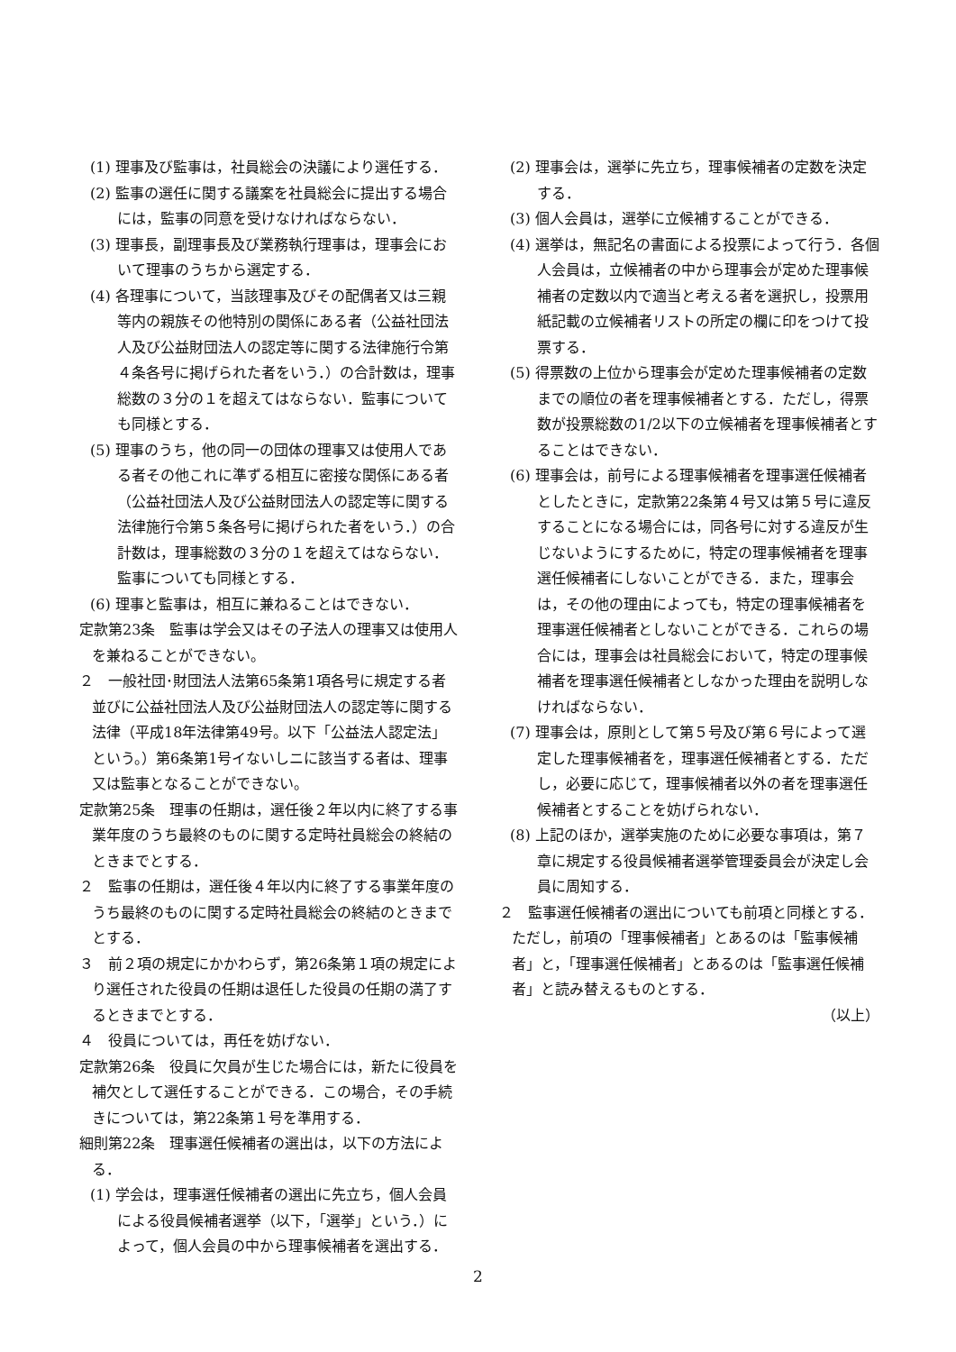(1) 理事及び監事は，社員総会の決議により選任する．
(2) 監事の選任に関する議案を社員総会に提出する場合には，監事の同意を受けなければならない．
(3) 理事長，副理事長及び業務執行理事は，理事会において理事のうちから選定する．
(4) 各理事について，当該理事及びその配偶者又は三親等内の親族その他特別の関係にある者（公益社団法人及び公益財団法人の認定等に関する法律施行令第４条各号に掲げられた者をいう．）の合計数は，理事総数の３分の１を超えてはならない．監事についても同様とする．
(5) 理事のうち，他の同一の団体の理事又は使用人である者その他これに準ずる相互に密接な関係にある者（公益社団法人及び公益財団法人の認定等に関する法律施行令第５条各号に掲げられた者をいう．）の合計数は，理事総数の３分の１を超えてはならない．監事についても同様とする．
(6) 理事と監事は，相互に兼ねることはできない．
定款第23条　監事は学会又はその子法人の理事又は使用人を兼ねることができない。
２　一般社団･財団法人法第65条第1項各号に規定する者並びに公益社団法人及び公益財団法人の認定等に関する法律（平成18年法律第49号。以下「公益法人認定法」という。）第6条第1号イないしニに該当する者は、理事又は監事となることができない。
定款第25条　理事の任期は，選任後２年以内に終了する事業年度のうち最終のものに関する定時社員総会の終結のときまでとする．
２　監事の任期は，選任後４年以内に終了する事業年度のうち最終のものに関する定時社員総会の終結のときまでとする．
３　前２項の規定にかかわらず，第26条第１項の規定により選任された役員の任期は退任した役員の任期の満了するときまでとする．
４　役員については，再任を妨げない．
定款第26条　役員に欠員が生じた場合には，新たに役員を補欠として選任することができる．この場合，その手続きについては，第22条第１号を準用する．
細則第22条　理事選任候補者の選出は，以下の方法による．
(1) 学会は，理事選任候補者の選出に先立ち，個人会員による役員候補者選挙（以下，「選挙」という．）によって，個人会員の中から理事候補者を選出する．
(2) 理事会は，選挙に先立ち，理事候補者の定数を決定する．
(3) 個人会員は，選挙に立候補することができる．
(4) 選挙は，無記名の書面による投票によって行う．各個人会員は，立候補者の中から理事会が定めた理事候補者の定数以内で適当と考える者を選択し，投票用紙記載の立候補者リストの所定の欄に印をつけて投票する．
(5) 得票数の上位から理事会が定めた理事候補者の定数までの順位の者を理事候補者とする．ただし，得票数が投票総数の1/2以下の立候補者を理事候補者とすることはできない．
(6) 理事会は，前号による理事候補者を理事選任候補者としたときに，定款第22条第４号又は第５号に違反することになる場合には，同各号に対する違反が生じないようにするために，特定の理事候補者を理事選任候補者にしないことができる．また，理事会は，その他の理由によっても，特定の理事候補者を理事選任候補者としないことができる．これらの場合には，理事会は社員総会において，特定の理事候補者を理事選任候補者としなかった理由を説明しなければならない．
(7) 理事会は，原則として第５号及び第６号によって選定した理事候補者を，理事選任候補者とする．ただし，必要に応じて，理事候補者以外の者を理事選任候補者とすることを妨げられない．
(8) 上記のほか，選挙実施のために必要な事項は，第７章に規定する役員候補者選挙管理委員会が決定し会員に周知する．
２　監事選任候補者の選出についても前項と同様とする．ただし，前項の「理事候補者」とあるのは「監事候補者」と，「理事選任候補者」とあるのは「監事選任候補者」と読み替えるものとする．
（以上）
2